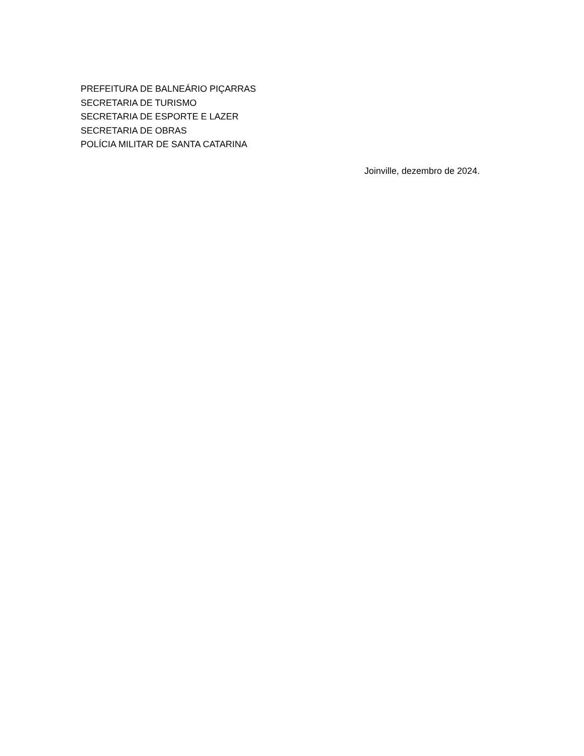PREFEITURA DE BALNEÁRIO PIÇARRAS
SECRETARIA DE TURISMO
SECRETARIA DE ESPORTE E LAZER
SECRETARIA DE OBRAS
POLÍCIA MILITAR DE SANTA CATARINA
Joinville, dezembro de 2024.